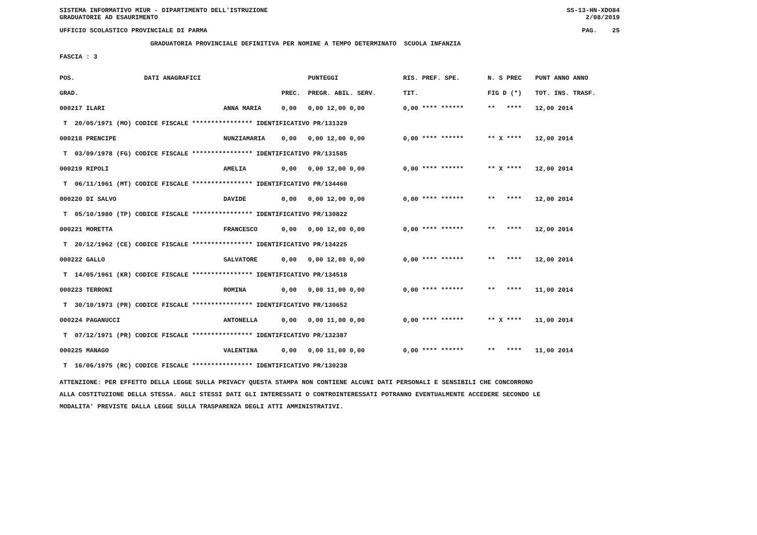SISTEMA INFORMATIVO MIUR - DIPARTIMENTO DELL'ISTRUZIONE SS-13-HN-XDO84
GRADUATORIE AD ESAURIMENTO 2/08/2019
UFFICIO SCOLASTICO PROVINCIALE DI PARMA PAG. 25
GRADUATORIA PROVINCIALE DEFINITIVA PER NOMINE A TEMPO DETERMINATO SCUOLA INFANZIA
FASCIA : 3
| POS. | DATI ANAGRAFICI | | | PUNTEGGI | RIS. PREF. SPE. | N. S PREC | PUNT ANNO ANNO |
| --- | --- | --- | --- | --- | --- | --- | --- |
| GRAD. | | | PREC. | PREGR. ABIL. SERV. | TIT. | FIG D (*) | TOT. INS. TRASF. |
| 000217 ILARI | | ANNA MARIA | 0,00 | 0,00 12,00 0,00 | 0,00 **** ****** | ** **** | 12,00 2014 |
| T 20/05/1971 (MO) CODICE FISCALE **************** IDENTIFICATIVO PR/131329 | | | | | | | |
| 000218 PRENCIPE | | NUNZIAMARIA | 0,00 | 0,00 12,00 0,00 | 0,00 **** ****** | ** X **** | 12,00 2014 |
| T 03/09/1978 (FG) CODICE FISCALE **************** IDENTIFICATIVO PR/131585 | | | | | | | |
| 000219 RIPOLI | | AMELIA | 0,00 | 0,00 12,00 0,00 | 0,00 **** ****** | ** X **** | 12,00 2014 |
| T 06/11/1961 (MT) CODICE FISCALE **************** IDENTIFICATIVO PR/134460 | | | | | | | |
| 000220 DI SALVO | | DAVIDE | 0,00 | 0,00 12,00 0,00 | 0,00 **** ****** | ** **** | 12,00 2014 |
| T 05/10/1980 (TP) CODICE FISCALE **************** IDENTIFICATIVO PR/130822 | | | | | | | |
| 000221 MORETTA | | FRANCESCO | 0,00 | 0,00 12,00 0,00 | 0,00 **** ****** | ** **** | 12,00 2014 |
| T 20/12/1962 (CE) CODICE FISCALE **************** IDENTIFICATIVO PR/134225 | | | | | | | |
| 000222 GALLO | | SALVATORE | 0,00 | 0,00 12,00 0,00 | 0,00 **** ****** | ** **** | 12,00 2014 |
| T 14/05/1961 (KR) CODICE FISCALE **************** IDENTIFICATIVO PR/134518 | | | | | | | |
| 000223 TERRONI | | ROMINA | 0,00 | 0,00 11,00 0,00 | 0,00 **** ****** | ** **** | 11,00 2014 |
| T 30/10/1973 (PR) CODICE FISCALE **************** IDENTIFICATIVO PR/130652 | | | | | | | |
| 000224 PAGANUCCI | | ANTONELLA | 0,00 | 0,00 11,00 0,00 | 0,00 **** ****** | ** X **** | 11,00 2014 |
| T 07/12/1971 (PR) CODICE FISCALE **************** IDENTIFICATIVO PR/132387 | | | | | | | |
| 000225 MANAGO | | VALENTINA | 0,00 | 0,00 11,00 0,00 | 0,00 **** ****** | ** **** | 11,00 2014 |
| T 16/06/1975 (RC) CODICE FISCALE **************** IDENTIFICATIVO PR/130238 | | | | | | | |
ATTENZIONE: PER EFFETTO DELLA LEGGE SULLA PRIVACY QUESTA STAMPA NON CONTIENE ALCUNI DATI PERSONALI E SENSIBILI CHE CONCORRONO
ALLA COSTITUZIONE DELLA STESSA. AGLI STESSI DATI GLI INTERESSATI O CONTROINTERESSATI POTRANNO EVENTUALMENTE ACCEDERE SECONDO LE
MODALITA' PREVISTE DALLA LEGGE SULLA TRASPARENZA DEGLI ATTI AMMINISTRATIVI.